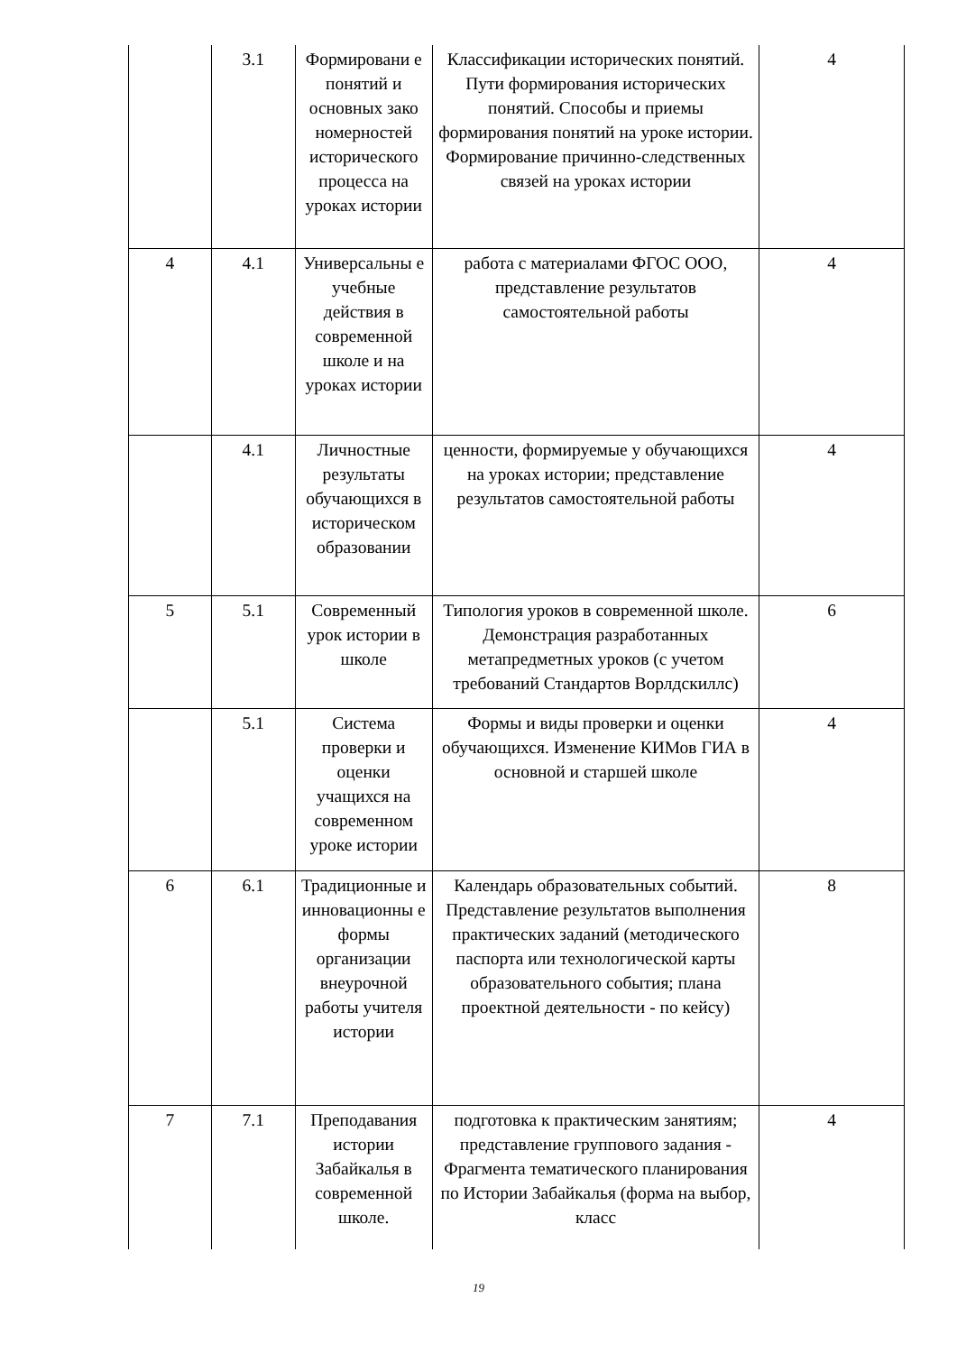| | 3.1 | Формировани е понятий и основных зако номерностей исторического процесса на уроках истории | Классификации исторических понятий. Пути формирования исторических понятий. Способы и приемы формирования понятий на уроке истории. Формирование причинно-следственных связей на уроках истории | 4 |
| 4 | 4.1 | Универсальны е учебные действия в современной школе и на уроках истории | работа с материалами ФГОС ООО, представление результатов самостоятельной работы | 4 |
| | 4.1 | Личностные результаты обучающихся в историческом образовании | ценности, формируемые у обучающихся на уроках истории; представление результатов самостоятельной работы | 4 |
| 5 | 5.1 | Современный урок истории в школе | Типология уроков в современной школе. Демонстрация разработанных метапредметных уроков (с учетом требований Стандартов Ворлдскиллс) | 6 |
| | 5.1 | Система проверки и оценки учащихся на современном уроке истории | Формы и виды проверки и оценки обучающихся. Изменение КИМов ГИА в основной и старшей школе | 4 |
| 6 | 6.1 | Традиционные и инновационны е формы организации внеурочной работы учителя истории | Календарь образовательных событий. Представление результатов выполнения практических заданий (методического паспорта или технологической карты образовательного события; плана проектной деятельности - по кейсу) | 8 |
| 7 | 7.1 | Преподавания истории Забайкалья в современной школе. | подготовка к практическим занятиям; представление группового задания - Фрагмента тематического планирования по Истории Забайкалья (форма на выбор, класс | 4 |
19